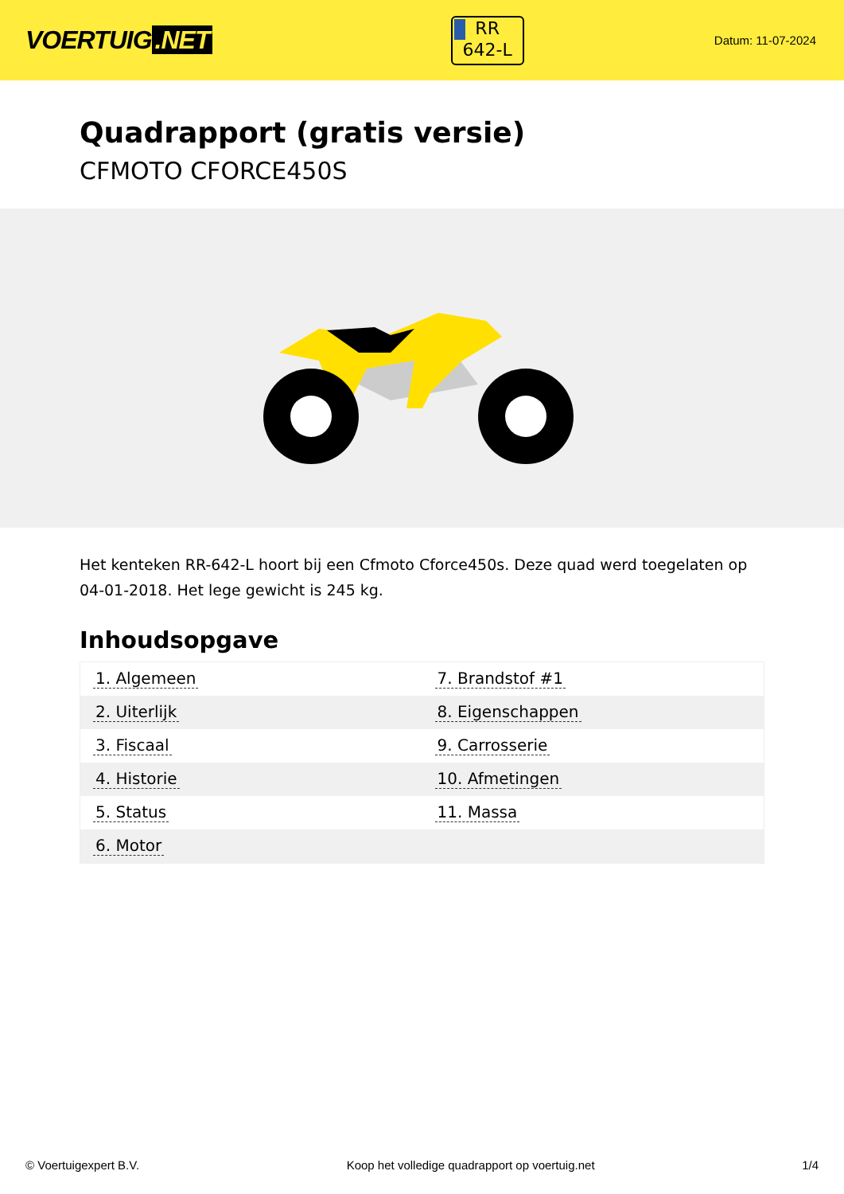VOERTUIG.NET
RR
642-L
Datum: 11-07-2024
Quadrapport (gratis versie)
CFMOTO CFORCE450S
Het kenteken RR-642-L hoort bij een Cfmoto Cforce450s. Deze quad werd toegelaten op 04-01-2018. Het lege gewicht is 245 kg.
Inhoudsopgave
| 1. Algemeen | 7. Brandstof #1 |
| 2. Uiterlijk | 8. Eigenschappen |
| 3. Fiscaal | 9. Carrosserie |
| 4. Historie | 10. Afmetingen |
| 5. Status | 11. Massa |
| 6. Motor | |
© Voertuigexpert B.V. Koop het volledige quadrapport op voertuig.net
1/4